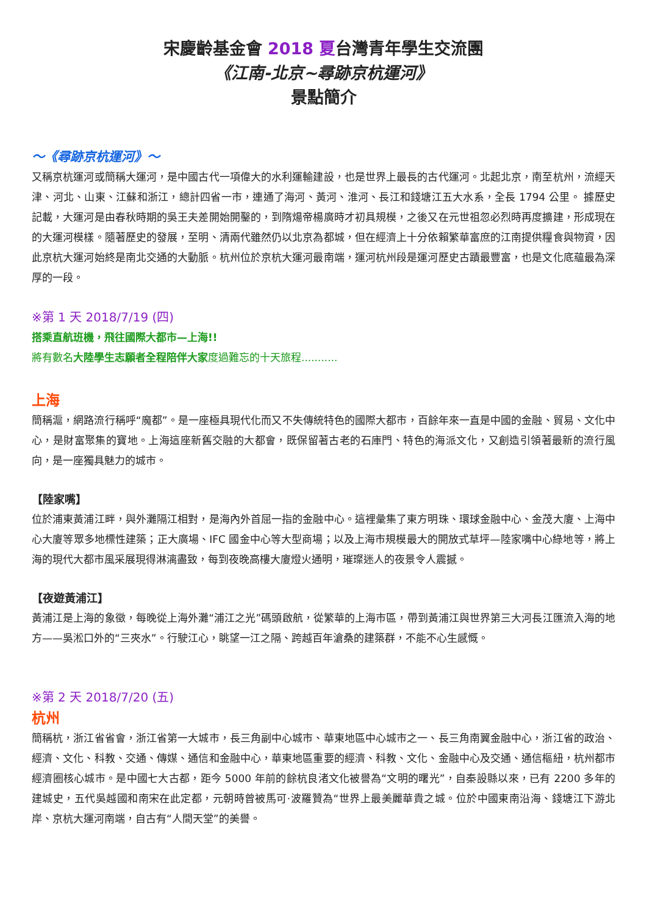宋慶齡基金會 2018 夏台灣青年學生交流團
《江南-北京~尋跡京杭運河》
景點簡介
～《尋跡京杭運河》～
又稱京杭運河或簡稱大運河，是中國古代一項偉大的水利運輸建設，也是世界上最長的古代運河。北起北京，南至杭州，流經天津、河北、山東、江蘇和浙江，總計四省一市，連通了海河、黃河、淮河、長江和錢塘江五大水系，全長 1794 公里。 據歷史記載，大運河是由春秋時期的吳王夫差開始開鑿的，到隋煬帝楊廣時才初具規模，之後又在元世祖忽必烈時再度擴建，形成現在的大運河模樣。隨著歷史的發展，至明、清兩代雖然仍以北京為都城，但在經濟上十分依賴繁華富庶的江南提供糧食與物資，因此京杭大運河始終是南北交通的大動脈。杭州位於京杭大運河最南端，運河杭州段是運河歷史古蹟最豐富，也是文化底蘊最為深厚的一段。
※第 1 天 2018/7/19 (四)
搭乘直航班機，飛往國際大都市—上海!!
將有數名大陸學生志願者全程陪伴大家度過難忘的十天旅程...........
上海
簡稱滬，網路流行稱呼“魔都”。是一座極具現代化而又不失傳統特色的國際大都市，百餘年來一直是中國的金融、貿易、文化中心，是財富聚集的寶地。上海這座新舊交融的大都會，既保留著古老的石庫門、特色的海派文化，又創造引領著最新的流行風向，是一座獨具魅力的城市。
【陸家嘴】
位於浦東黃浦江畔，與外灘隔江相對，是海內外首屈一指的金融中心。這裡彙集了東方明珠、環球金融中心、金茂大廈、上海中心大廈等眾多地標性建築；正大廣場、IFC 國金中心等大型商場；以及上海市規模最大的開放式草坪—陸家嘴中心綠地等，將上海的現代大都市風采展現得淋漓盡致，每到夜晚高樓大廈燈火通明，璀璨迷人的夜景令人震撼。
【夜遊黃浦江】
黃浦江是上海的象徵，每晚從上海外灘“浦江之光”碼頭啟航，從繁華的上海市區，帶到黃浦江與世界第三大河長江匯流入海的地方——吳淞口外的“三夾水”。行駛江心，眺望一江之隔、跨越百年滄桑的建築群，不能不心生感慨。
※第 2 天 2018/7/20 (五)
杭州
簡稱杭，浙江省省會，浙江省第一大城市，長三角副中心城市、華東地區中心城市之一、長三角南翼金融中心，浙江省的政治、經濟、文化、科教、交通、傳媒、通信和金融中心，華東地區重要的經濟、科教、文化、金融中心及交通、通信樞紐，杭州都市經濟圈核心城市。是中國七大古都，距今 5000 年前的餘杭良渚文化被譽為“文明的曙光”，自秦設縣以來，已有 2200 多年的建城史，五代吳越國和南宋在此定都，元朝時曾被馬可·波羅贊為“世界上最美麗華貴之城。位於中國東南沿海、錢塘江下游北岸、京杭大運河南端，自古有“人間天堂”的美譽。